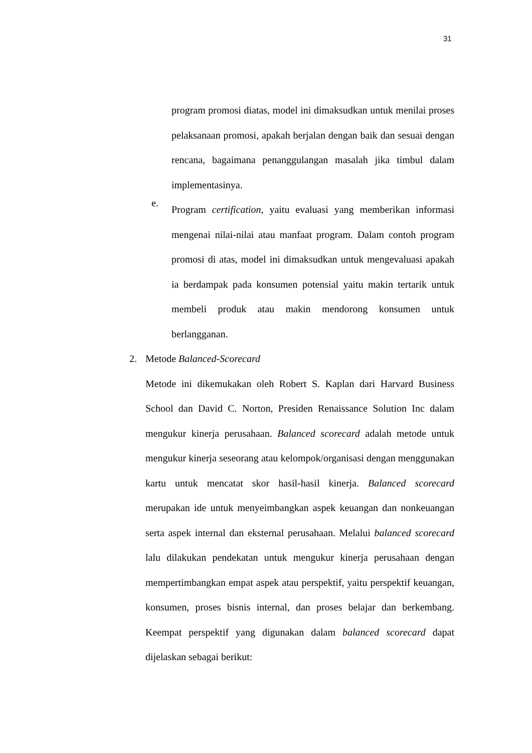31
program promosi diatas, model ini dimaksudkan untuk menilai proses pelaksanaan promosi, apakah berjalan dengan baik dan sesuai dengan rencana, bagaimana penanggulangan masalah jika timbul dalam implementasinya.
e.
Program certification, yaitu evaluasi yang memberikan informasi mengenai nilai-nilai atau manfaat program. Dalam contoh program promosi di atas, model ini dimaksudkan untuk mengevaluasi apakah ia berdampak pada konsumen potensial yaitu makin tertarik untuk membeli produk atau makin mendorong konsumen untuk berlangganan.
2. Metode Balanced-Scorecard
Metode ini dikemukakan oleh Robert S. Kaplan dari Harvard Business School dan David C. Norton, Presiden Renaissance Solution Inc dalam mengukur kinerja perusahaan. Balanced scorecard adalah metode untuk mengukur kinerja seseorang atau kelompok/organisasi dengan menggunakan kartu untuk mencatat skor hasil-hasil kinerja. Balanced scorecard merupakan ide untuk menyeimbangkan aspek keuangan dan nonkeuangan serta aspek internal dan eksternal perusahaan. Melalui balanced scorecard lalu dilakukan pendekatan untuk mengukur kinerja perusahaan dengan mempertimbangkan empat aspek atau perspektif, yaitu perspektif keuangan, konsumen, proses bisnis internal, dan proses belajar dan berkembang. Keempat perspektif yang digunakan dalam balanced scorecard dapat dijelaskan sebagai berikut: